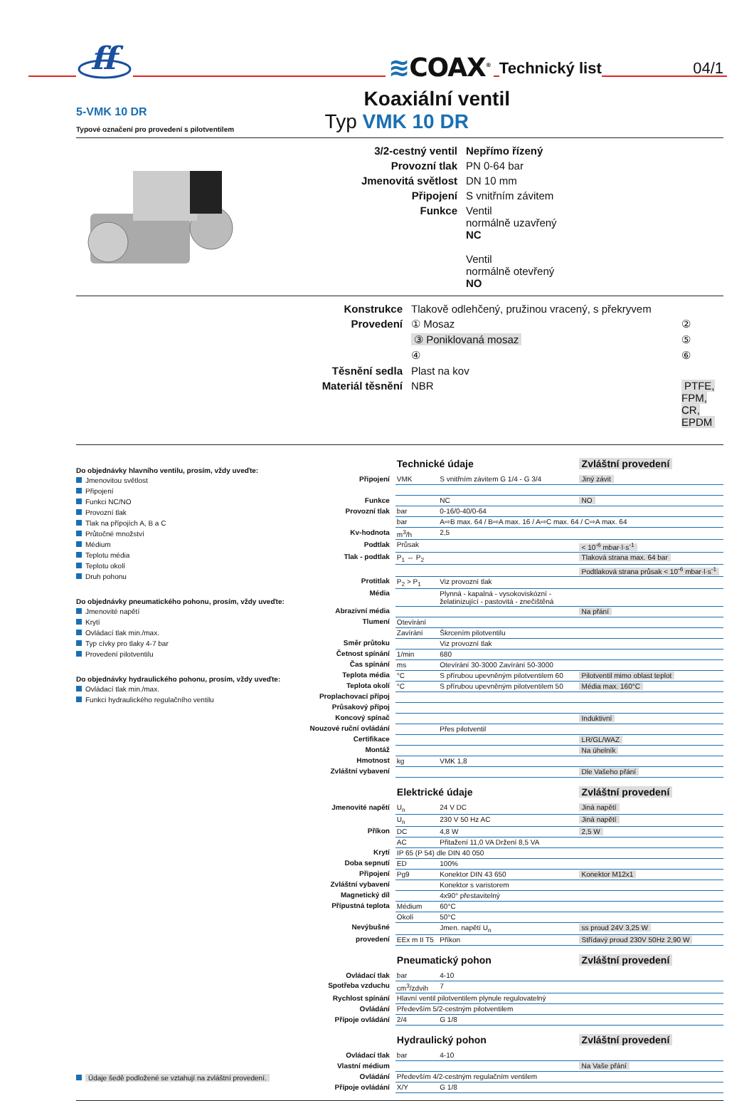ff
≋COAX<sup>®</sup>
Technický list
04/1
5-VMK 10 DR
Typové označení pro provedení s pilotventilem
Koaxiální ventil
Typ VMK 10 DR
| 3/2-cestný ventil | Nepřímo řízený |
| Provozní tlak | PN 0-64 bar |
| Jmenovitá světlost | DN 10 mm |
| Připojení | S vnitřním závitem |
| Funkce | Ventil normálně uzavřený NC Ventil normálně otevřený NO |
| Konstrukce | Tlakově odlehčený, pružinou vracený, s překryvem | |
| Provedení | ① Mosaz | ② |
| | ③ Poniklovaná mosaz | ⑤ |
| | ④ | ⑥ |
| Těsnění sedla | Plast na kov | |
| Materiál těsnění | NBR | PTFE, FPM, CR, EPDM |
Do objednávky hlavního ventilu, prosím, vždy uveďte:
Jmenovitou světlost
Připojení
Funkci NC/NO
Provozní tlak
Tlak na přípojích A, B a C
Průtočné množství
Médium
Teplotu média
Teplotu okolí
Druh pohonu
Do objednávky pneumatického pohonu, prosím, vždy uveďte:
Jmenovité napětí
Krytí
Ovládací tlak min./max.
Typ cívky pro tlaky 4-7 bar
Provedení pilotventilu
Do objednávky hydraulického pohonu, prosím, vždy uveďte:
Ovládací tlak min./max.
Funkci hydraulického regulačního ventilu
Údaje šedě podložené se vztahují na zvláštní provedení.
| | Technické údaje | | Zvláštní provedení |
| Připojení | VMK | S vnitřním závitem G 1/4 - G 3/4 | Jiný závit |
| Funkce | | NC | NO |
| Provozní tlak | bar | 0-16/0-40/0-64 | |
| | bar | A⇨B max. 64 / B⇨A max. 16 / A⇨C max. 64 / C⇨A max. 64 | |
| Kv-hodnota | m<sup>3</sup>/h | 2,5 | |
| Podtlak | Průsak | | < 10<sup>-6</sup> mbar·l·s<sup>-1</sup> |
| Tlak - podtlak | P<sub>1</sub> ⇔ P<sub>2</sub> | | Tlaková strana max. 64 bar |
| | | | Podtlaková strana průsak < 10<sup>-6</sup> mbar·l·s<sup>-1</sup> |
| Protitlak | P<sub>2</sub> > P<sub>1</sub> | Viz provozní tlak | |
| Média | | Plynná - kapalná - vysokoviskózní - želatinizující - pastovitá - znečištěná | |
| Abrazivní média | | | Na přání |
| Tlumení | Otevírání | | |
| | Zavírání | Škrcením pilotventilu | |
| Směr průtoku | | Viz provozní tlak | |
| Četnost spínání | 1/min | 680 | |
| Čas spínání | ms | Otevírání 30-3000 Zavírání 50-3000 | |
| Teplota média | °C | S přírubou upevněným pilotventilem 60 | Pilotventil mimo oblast teplot |
| Teplota okolí | °C | S přírubou upevněným pilotventilem 50 | Média max. 160°C |
| Proplachovací přípoj | | | |
| Průsakový přípoj | | | |
| Koncový spínač | | | Induktivní |
| Nouzové ruční ovládání | | Přes pilotventil | |
| Certifikace | | | LR/GL/WAZ |
| Montáž | | | Na úhelník |
| Hmotnost | kg | VMK 1,8 | |
| Zvláštní vybavení | | | Dle Vašeho přání |
| | Elektrické údaje | | Zvláštní provedení |
| Jmenovité napětí | U<sub>n</sub> | 24 V DC | Jiná napětí |
| | U<sub>n</sub> | 230 V 50 Hz AC | Jiná napětí |
| Příkon | DC | 4,8 W | 2,5 W |
| | AC | Přitažení 11,0 VA Držení 8,5 VA | |
| Krytí | IP 65 (P 54) dle DIN 40 050 | | |
| Doba sepnutí | ED | 100% | |
| Připojení | Pg9 | Konektor DIN 43 650 | Konektor M12x1 |
| Zvláštní vybavení | | Konektor s varistorem | |
| Magnetický díl | | 4x90° přestavitelný | |
| Přípustná teplota | Médium | 60°C | |
| | Okolí | 50°C | |
| Nevýbušné | | Jmen. napětí U<sub>n</sub> | ss proud 24V 3,25 W |
| provedení | EEx m II T5 | Příkon | Střídavý proud 230V 50Hz 2,90 W |
| | Pneumatický pohon | | Zvláštní provedení |
| Ovládací tlak | bar | 4-10 | |
| Spotřeba vzduchu | cm<sup>3</sup>/zdvih | 7 | |
| Rychlost spínání | Hlavní ventil pilotventilem plynule regulovatelný | | |
| Ovládání | Především 5/2-cestným pilotventilem | | |
| Přípoje ovládání | 2/4 | G 1/8 | |
| | Hydraulický pohon | | Zvláštní provedení |
| Ovládací tlak | bar | 4-10 | |
| Vlastní médium | | | Na Vaše přání |
| Ovládání | Především 4/2-cestným regulačním ventilem | | |
| Přípoje ovládání | X/Y | G 1/8 | |